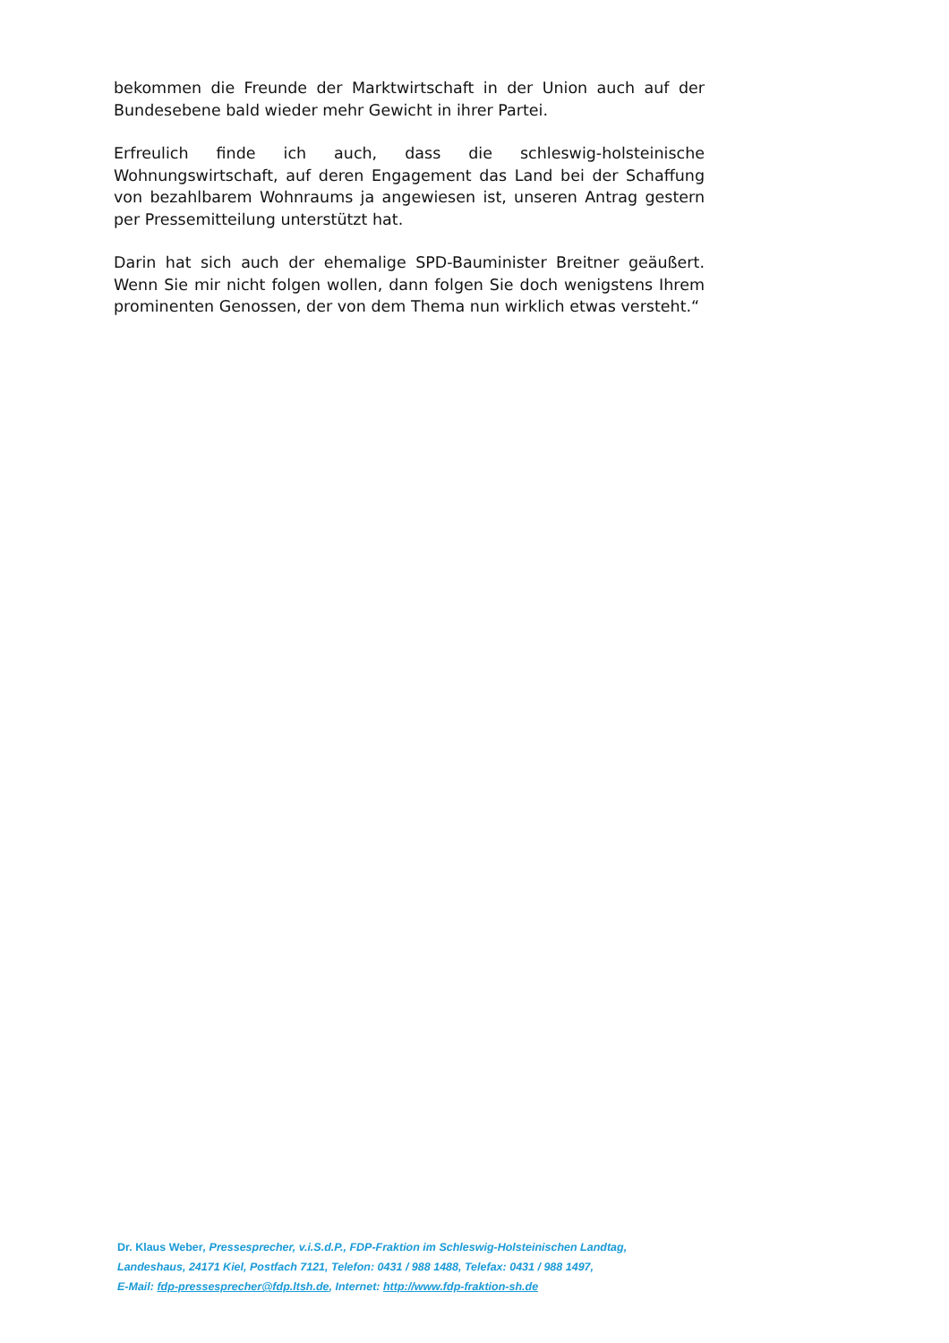bekommen die Freunde der Marktwirtschaft in der Union auch auf der Bundesebene bald wieder mehr Gewicht in ihrer Partei.
Erfreulich finde ich auch, dass die schleswig-holsteinische Wohnungswirtschaft, auf deren Engagement das Land bei der Schaffung von bezahlbarem Wohnraums ja angewiesen ist, unseren Antrag gestern per Pressemitteilung unterstützt hat.
Darin hat sich auch der ehemalige SPD-Bauminister Breitner geäußert. Wenn Sie mir nicht folgen wollen, dann folgen Sie doch wenigstens Ihrem prominenten Genossen, der von dem Thema nun wirklich etwas versteht.“
Dr. Klaus Weber, Pressesprecher, v.i.S.d.P., FDP-Fraktion im Schleswig-Holsteinischen Landtag,
Landeshaus, 24171 Kiel, Postfach 7121, Telefon: 0431 / 988 1488, Telefax: 0431 / 988 1497,
E-Mail: fdp-pressesprecher@fdp.ltsh.de, Internet: http://www.fdp-fraktion-sh.de